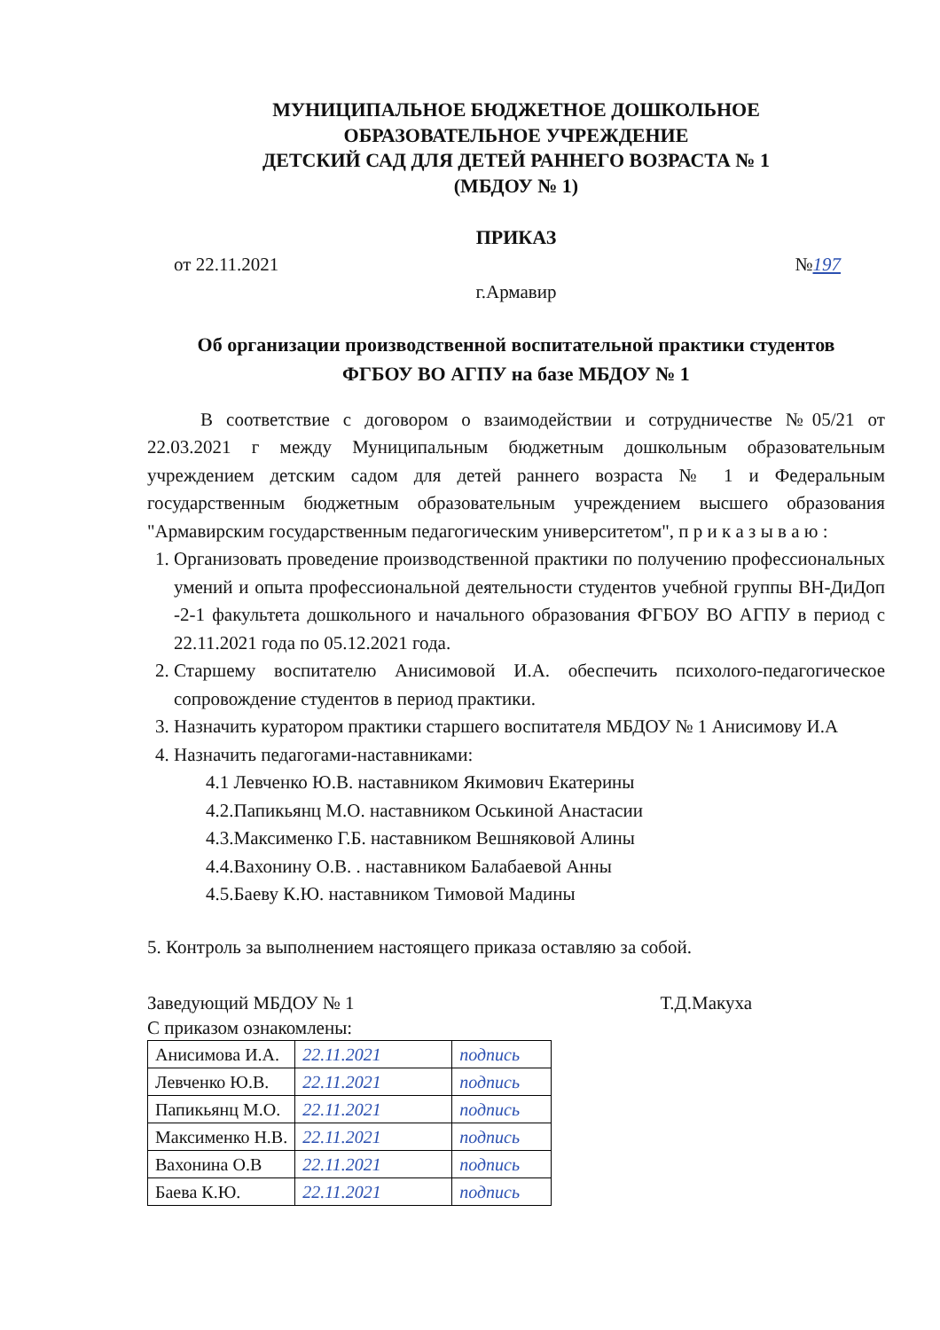МУНИЦИПАЛЬНОЕ БЮДЖЕТНОЕ ДОШКОЛЬНОЕ
ОБРАЗОВАТЕЛЬНОЕ УЧРЕЖДЕНИЕ
ДЕТСКИЙ САД ДЛЯ ДЕТЕЙ РАННЕГО ВОЗРАСТА № 1
(МБДОУ № 1)
ПРИКАЗ
от 22.11.2021 №197
г.Армавир
Об организации производственной воспитательной практики студентов
ФГБОУ ВО АГПУ на базе МБДОУ № 1
В соответствие с договором о взаимодействии и сотрудничестве №05/21 от 22.03.2021 г между Муниципальным бюджетным дошкольным образовательным учреждением детским садом для детей раннего возраста № 1 и Федеральным государственным бюджетным образовательным учреждением высшего образования "Армавирским государственным педагогическим университетом", п р и к а з ы в а ю :
1. Организовать проведение производственной практики по получению профессиональных умений и опыта профессиональной деятельности студентов учебной группы ВН-ДиДоп -2-1 факультета дошкольного и начального образования ФГБОУ ВО АГПУ в период с 22.11.2021 года по 05.12.2021 года.
2. Старшему воспитателю Анисимовой И.А. обеспечить психолого-педагогическое сопровождение студентов в период практики.
3. Назначить куратором практики старшего воспитателя МБДОУ № 1 Анисимову И.А
4. Назначить педагогами-наставниками:
4.1 Левченко Ю.В. наставником Якимович Екатерины
4.2.Папикьянц М.О. наставником Оськиной Анастасии
4.3.Максименко Г.Б. наставником Вешняковой Алины
4.4.Вахонину О.В. . наставником Балабаевой Анны
4.5.Баеву К.Ю. наставником Тимовой Мадины
5. Контроль за выполнением настоящего приказа оставляю за собой.
Заведующий МБДОУ № 1 Т.Д.Макуха
С приказом ознакомлены:
| Анисимова И.А. | 22.11.2021 | подпись |
| Левченко Ю.В. | 22.11.2021 | подпись |
| Папикьянц М.О. | 22.11.2021 | подпись |
| Максименко Н.В. | 22.11.2021 | подпись |
| Вахонина О.В | 22.11.2021 | подпись |
| Баева К.Ю. | 22.11.2021 | подпись |